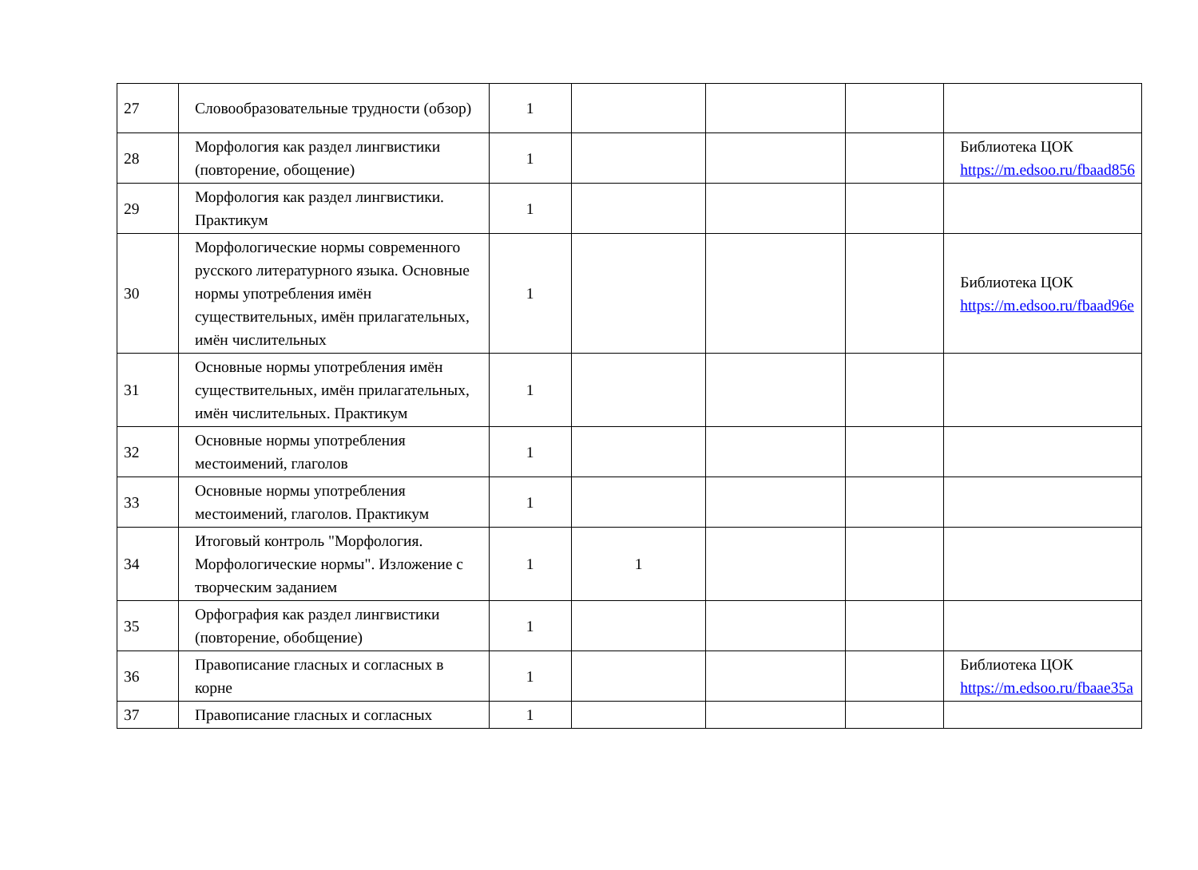| 27 | Словообразовательные трудности (обзор) | 1 | | | | |
| 28 | Морфология как раздел лингвистики (повторение, обощение) | 1 | | | | Библиотека ЦОК https://m.edsoo.ru/fbaad856 |
| 29 | Морфология как раздел лингвистики. Практикум | 1 | | | | |
| 30 | Морфологические нормы современного русского литературного языка. Основные нормы употребления имён существительных, имён прилагательных, имён числительных | 1 | | | | Библиотека ЦОК https://m.edsoo.ru/fbaad96e |
| 31 | Основные нормы употребления имён существительных, имён прилагательных, имён числительных. Практикум | 1 | | | | |
| 32 | Основные нормы употребления местоимений, глаголов | 1 | | | | |
| 33 | Основные нормы употребления местоимений, глаголов. Практикум | 1 | | | | |
| 34 | Итоговый контроль "Морфология. Морфологические нормы". Изложение с творческим заданием | 1 | 1 | | | |
| 35 | Орфография как раздел лингвистики (повторение, обобщение) | 1 | | | | |
| 36 | Правописание гласных и согласных в корне | 1 | | | | Библиотека ЦОК https://m.edsoo.ru/fbaae35a |
| 37 | Правописание гласных и согласных | 1 | | | | |